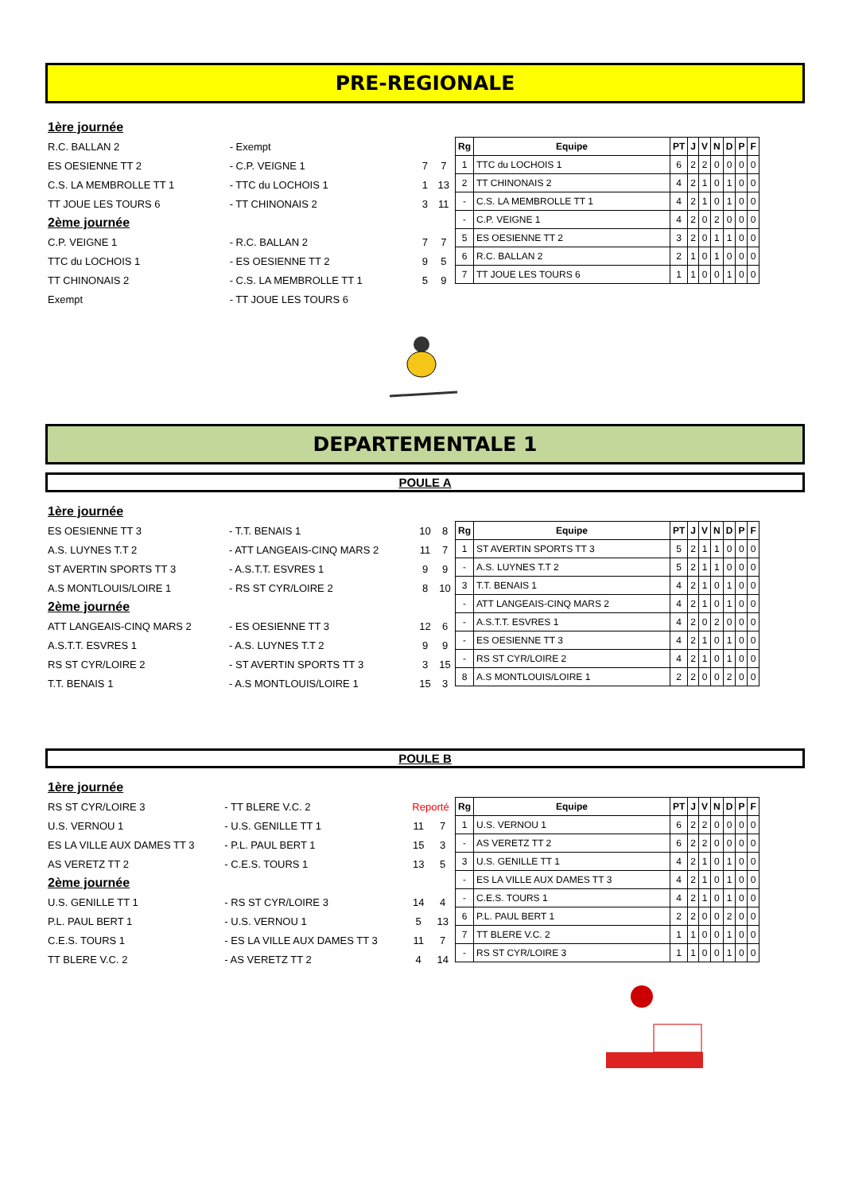PRE-REGIONALE
| 1ère journée | | | |
| R.C. BALLAN 2 | - Exempt | | |
| ES OESIENNE TT 2 | - C.P. VEIGNE 1 | 7 | 7 |
| C.S. LA MEMBROLLE TT 1 | - TTC du LOCHOIS 1 | 1 | 13 |
| TT JOUE LES TOURS 6 | - TT CHINONAIS 2 | 3 | 11 |
| 2ème journée | | | |
| C.P. VEIGNE 1 | - R.C. BALLAN 2 | 7 | 7 |
| TTC du LOCHOIS 1 | - ES OESIENNE TT 2 | 9 | 5 |
| TT CHINONAIS 2 | - C.S. LA MEMBROLLE TT 1 | 5 | 9 |
| Exempt | - TT JOUE LES TOURS 6 | | |
| Rg | Equipe | PT | J | V | N | D | P | F |
| --- | --- | --- | --- | --- | --- | --- | --- | --- |
| 1 | TTC du LOCHOIS 1 | 6 | 2 | 2 | 0 | 0 | 0 | 0 |
| 2 | TT CHINONAIS 2 | 4 | 2 | 1 | 0 | 1 | 0 | 0 |
| - | C.S. LA MEMBROLLE TT 1 | 4 | 2 | 1 | 0 | 1 | 0 | 0 |
| - | C.P. VEIGNE 1 | 4 | 2 | 0 | 2 | 0 | 0 | 0 |
| 5 | ES OESIENNE TT 2 | 3 | 2 | 0 | 1 | 1 | 0 | 0 |
| 6 | R.C. BALLAN 2 | 2 | 1 | 0 | 1 | 0 | 0 | 0 |
| 7 | TT JOUE LES TOURS 6 | 1 | 1 | 0 | 0 | 1 | 0 | 0 |
DEPARTEMENTALE 1
POULE A
| 1ère journée | | | |
| ES OESIENNE TT 3 | - T.T. BENAIS 1 | 10 | 8 |
| A.S. LUYNES T.T 2 | - ATT LANGEAIS-CINQ MARS 2 | 11 | 7 |
| ST AVERTIN SPORTS TT 3 | - A.S.T.T. ESVRES 1 | 9 | 9 |
| A.S MONTLOUIS/LOIRE 1 | - RS ST CYR/LOIRE 2 | 8 | 10 |
| 2ème journée | | | |
| ATT LANGEAIS-CINQ MARS 2 | - ES OESIENNE TT 3 | 12 | 6 |
| A.S.T.T. ESVRES 1 | - A.S. LUYNES T.T 2 | 9 | 9 |
| RS ST CYR/LOIRE 2 | - ST AVERTIN SPORTS TT 3 | 3 | 15 |
| T.T. BENAIS 1 | - A.S MONTLOUIS/LOIRE 1 | 15 | 3 |
| Rg | Equipe | PT | J | V | N | D | P | F |
| --- | --- | --- | --- | --- | --- | --- | --- | --- |
| 1 | ST AVERTIN SPORTS TT 3 | 5 | 2 | 1 | 1 | 0 | 0 | 0 |
| - | A.S. LUYNES T.T 2 | 5 | 2 | 1 | 1 | 0 | 0 | 0 |
| 3 | T.T. BENAIS 1 | 4 | 2 | 1 | 0 | 1 | 0 | 0 |
| - | ATT LANGEAIS-CINQ MARS 2 | 4 | 2 | 1 | 0 | 1 | 0 | 0 |
| - | A.S.T.T. ESVRES 1 | 4 | 2 | 0 | 2 | 0 | 0 | 0 |
| - | ES OESIENNE TT 3 | 4 | 2 | 1 | 0 | 1 | 0 | 0 |
| - | RS ST CYR/LOIRE 2 | 4 | 2 | 1 | 0 | 1 | 0 | 0 |
| 8 | A.S MONTLOUIS/LOIRE 1 | 2 | 2 | 0 | 0 | 2 | 0 | 0 |
POULE B
| 1ère journée | | | |
| RS ST CYR/LOIRE 3 | - TT BLERE V.C. 2 | Reporté | |
| U.S. VERNOU 1 | - U.S. GENILLE TT 1 | 11 | 7 |
| ES LA VILLE AUX DAMES TT 3 | - P.L. PAUL BERT 1 | 15 | 3 |
| AS VERETZ TT 2 | - C.E.S. TOURS 1 | 13 | 5 |
| 2ème journée | | | |
| U.S. GENILLE TT 1 | - RS ST CYR/LOIRE 3 | 14 | 4 |
| P.L. PAUL BERT 1 | - U.S. VERNOU 1 | 5 | 13 |
| C.E.S. TOURS 1 | - ES LA VILLE AUX DAMES TT 3 | 11 | 7 |
| TT BLERE V.C. 2 | - AS VERETZ TT 2 | 4 | 14 |
| Rg | Equipe | PT | J | V | N | D | P | F |
| --- | --- | --- | --- | --- | --- | --- | --- | --- |
| 1 | U.S. VERNOU 1 | 6 | 2 | 2 | 0 | 0 | 0 | 0 |
| - | AS VERETZ TT 2 | 6 | 2 | 2 | 0 | 0 | 0 | 0 |
| 3 | U.S. GENILLE TT 1 | 4 | 2 | 1 | 0 | 1 | 0 | 0 |
| - | ES LA VILLE AUX DAMES TT 3 | 4 | 2 | 1 | 0 | 1 | 0 | 0 |
| - | C.E.S. TOURS 1 | 4 | 2 | 1 | 0 | 1 | 0 | 0 |
| 6 | P.L. PAUL BERT 1 | 2 | 2 | 0 | 0 | 2 | 0 | 0 |
| 7 | TT BLERE V.C. 2 | 1 | 1 | 0 | 0 | 1 | 0 | 0 |
| - | RS ST CYR/LOIRE 3 | 1 | 1 | 0 | 0 | 1 | 0 | 0 |